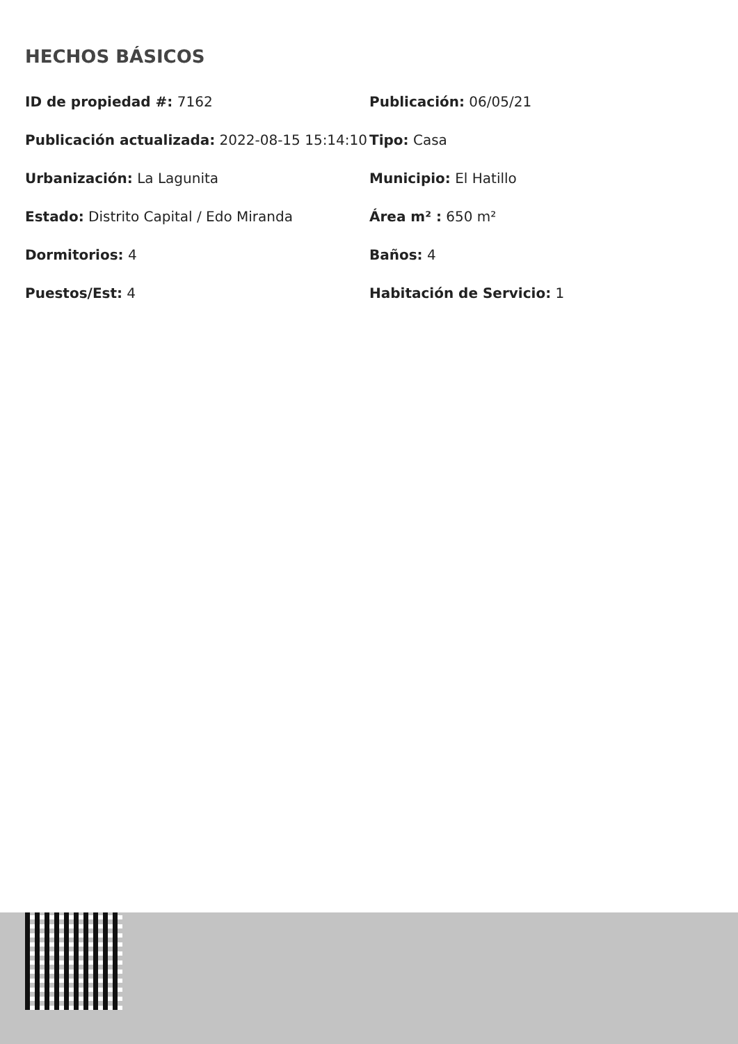HECHOS BÁSICOS
| ID de propiedad #: 7162 | Publicación: 06/05/21 |
| Publicación actualizada: 2022-08-15 15:14:10 | Tipo: Casa |
| Urbanización: La Lagunita | Municipio: El Hatillo |
| Estado: Distrito Capital / Edo Miranda | Área m² : 650 m² |
| Dormitorios: 4 | Baños: 4 |
| Puestos/Est: 4 | Habitación de Servicio: 1 |